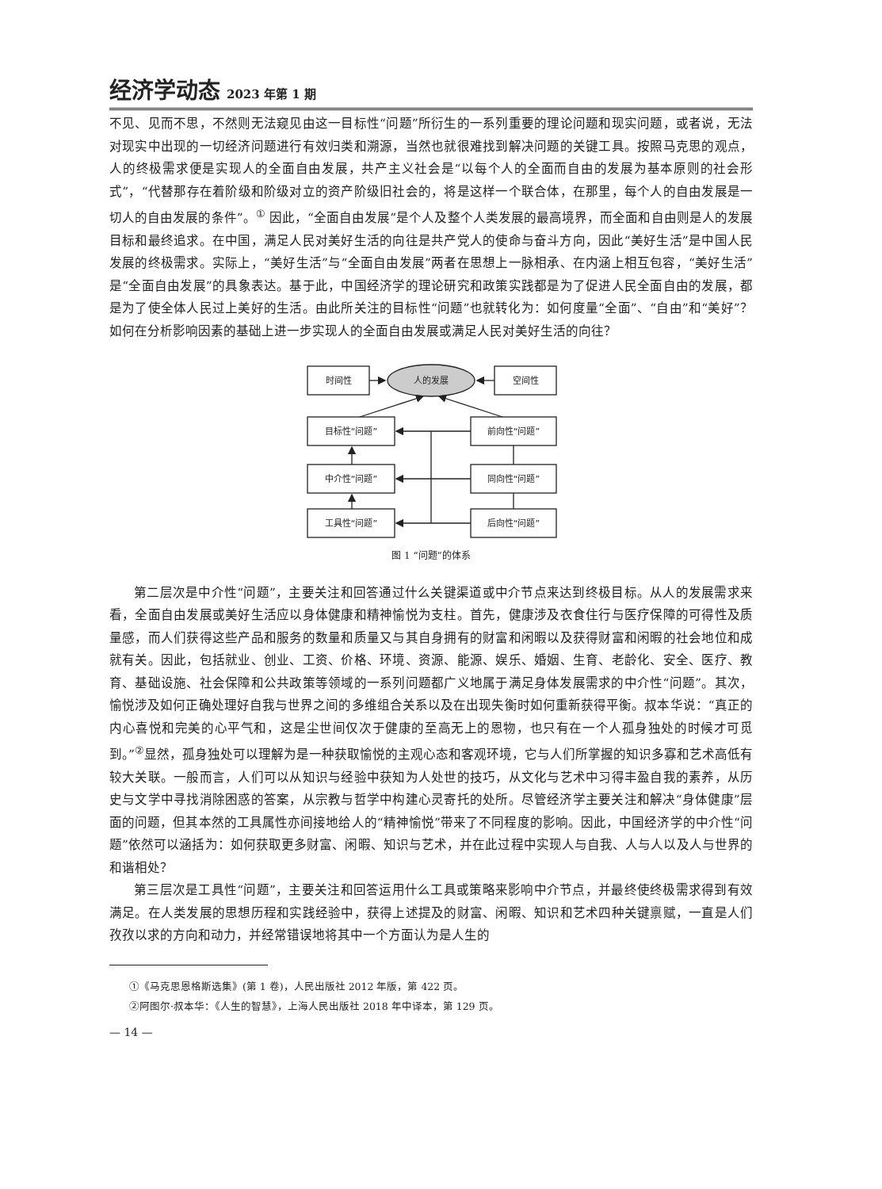经济学动态 2023 年第 1 期
不见、见而不思，不然则无法窥见由这一目标性“问题”所衍生的一系列重要的理论问题和现实问题，或者说，无法对现实中出现的一切经济问题进行有效归类和溯源，当然也就很难找到解决问题的关键工具。按照马克思的观点，人的终极需求便是实现人的全面自由发展，共产主义社会是“以每个人的全面而自由的发展为基本原则的社会形式”，“代替那存在着阶级和阶级对立的资产阶级旧社会的，将是这样一个联合体，在那里，每个人的自由发展是一切人的自由发展的条件”。<sup>①</sup> 因此，“全面自由发展”是个人及整个人类发展的最高境界，而全面和自由则是人的发展目标和最终追求。在中国，满足人民对美好生活的向往是共产党人的使命与奋斗方向，因此“美好生活”是中国人民发展的终极需求。实际上，“美好生活”与“全面自由发展”两者在思想上一脉相承、在内涵上相互包容，“美好生活”是“全面自由发展”的具象表达。基于此，中国经济学的理论研究和政策实践都是为了促进人民全面自由的发展，都是为了使全体人民过上美好的生活。由此所关注的目标性“问题”也就转化为：如何度量“全面”、“自由”和“美好”？如何在分析影响因素的基础上进一步实现人的全面自由发展或满足人民对美好生活的向往？
时间性
人的发展
空间性
目标性“问题”
前向性“问题”
中介性“问题”
同向性“问题”
工具性“问题”
后向性“问题”
图 1 “问题”的体系
第二层次是中介性“问题”，主要关注和回答通过什么关键渠道或中介节点来达到终极目标。从人的发展需求来看，全面自由发展或美好生活应以身体健康和精神愉悦为支柱。首先，健康涉及衣食住行与医疗保障的可得性及质量感，而人们获得这些产品和服务的数量和质量又与其自身拥有的财富和闲暇以及获得财富和闲暇的社会地位和成就有关。因此，包括就业、创业、工资、价格、环境、资源、能源、娱乐、婚姻、生育、老龄化、安全、医疗、教育、基础设施、社会保障和公共政策等领域的一系列问题都广义地属于满足身体发展需求的中介性“问题”。其次，愉悦涉及如何正确处理好自我与世界之间的多维组合关系以及在出现失衡时如何重新获得平衡。叔本华说：“真正的内心喜悦和完美的心平气和，这是尘世间仅次于健康的至高无上的恩物，也只有在一个人孤身独处的时候才可觅到。”<sup>②</sup>显然，孤身独处可以理解为是一种获取愉悦的主观心态和客观环境，它与人们所掌握的知识多寡和艺术高低有较大关联。一般而言，人们可以从知识与经验中获知为人处世的技巧，从文化与艺术中习得丰盈自我的素养，从历史与文学中寻找消除困惑的答案，从宗教与哲学中构建心灵寄托的处所。尽管经济学主要关注和解决“身体健康”层面的问题，但其本然的工具属性亦间接地给人的“精神愉悦”带来了不同程度的影响。因此，中国经济学的中介性“问题”依然可以涵括为：如何获取更多财富、闲暇、知识与艺术，并在此过程中实现人与自我、人与人以及人与世界的和谐相处？
第三层次是工具性“问题”，主要关注和回答运用什么工具或策略来影响中介节点，并最终使终极需求得到有效满足。在人类发展的思想历程和实践经验中，获得上述提及的财富、闲暇、知识和艺术四种关键禀赋，一直是人们孜孜以求的方向和动力，并经常错误地将其中一个方面认为是人生的
①《马克思恩格斯选集》(第 1 卷)，人民出版社 2012 年版，第 422 页。
②阿图尔·叔本华：《人生的智慧》，上海人民出版社 2018 年中译本，第 129 页。
— 14 —